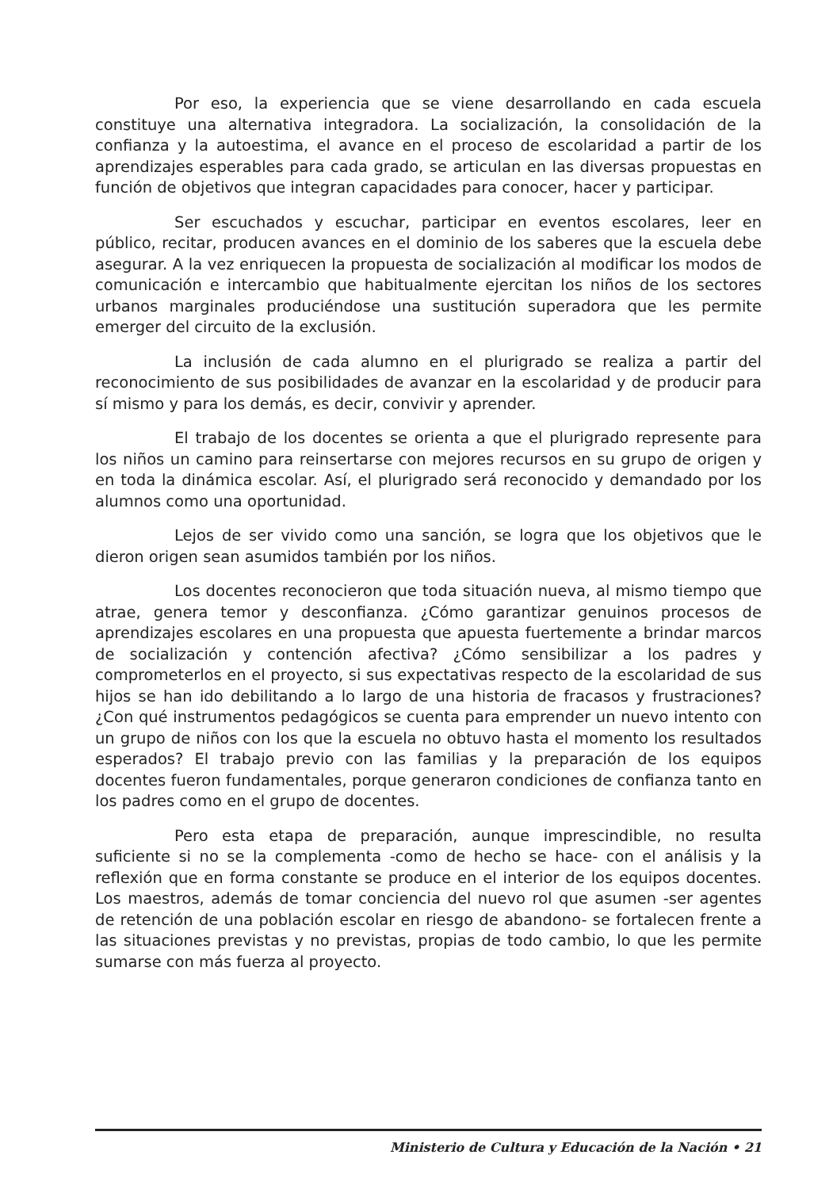Por eso, la experiencia que se viene desarrollando en cada escuela constituye una alternativa integradora. La socialización, la consolidación de la confianza y la autoestima, el avance en el proceso de escolaridad a partir de los aprendizajes esperables para cada grado, se articulan en las diversas propuestas en función de objetivos que integran capacidades para conocer, hacer y participar.
Ser escuchados y escuchar, participar en eventos escolares, leer en público, recitar, producen avances en el dominio de los saberes que la escuela debe asegurar. A la vez enriquecen la propuesta de socialización al modificar los modos de comunicación e intercambio que habitualmente ejercitan los niños de los sectores urbanos marginales produciéndose una sustitución superadora que les permite emerger del circuito de la exclusión.
La inclusión de cada alumno en el plurigrado se realiza a partir del reconocimiento de sus posibilidades de avanzar en la escolaridad y de producir para sí mismo y para los demás, es decir, convivir y aprender.
El trabajo de los docentes se orienta a que el plurigrado represente para los niños un camino para reinsertarse con mejores recursos en su grupo de origen y en toda la dinámica escolar. Así, el plurigrado será reconocido y demandado por los alumnos como una oportunidad.
Lejos de ser vivido como una sanción, se logra que los objetivos que le dieron origen sean asumidos también por los niños.
Los docentes reconocieron que toda situación nueva, al mismo tiempo que atrae, genera temor y desconfianza. ¿Cómo garantizar genuinos procesos de aprendizajes escolares en una propuesta que apuesta fuertemente a brindar marcos de socialización y contención afectiva? ¿Cómo sensibilizar a los padres y comprometerlos en el proyecto, si sus expectativas respecto de la escolaridad de sus hijos se han ido debilitando a lo largo de una historia de fracasos y frustraciones? ¿Con qué instrumentos pedagógicos se cuenta para emprender un nuevo intento con un grupo de niños con los que la escuela no obtuvo hasta el momento los resultados esperados? El trabajo previo con las familias y la preparación de los equipos docentes fueron fundamentales, porque generaron condiciones de confianza tanto en los padres como en el grupo de docentes.
Pero esta etapa de preparación, aunque imprescindible, no resulta suficiente si no se la complementa -como de hecho se hace- con el análisis y la reflexión que en forma constante se produce en el interior de los equipos docentes. Los maestros, además de tomar conciencia del nuevo rol que asumen -ser agentes de retención de una población escolar en riesgo de abandono- se fortalecen frente a las situaciones previstas y no previstas, propias de todo cambio, lo que les permite sumarse con más fuerza al proyecto.
Ministerio de Cultura y Educación de la Nación • 21